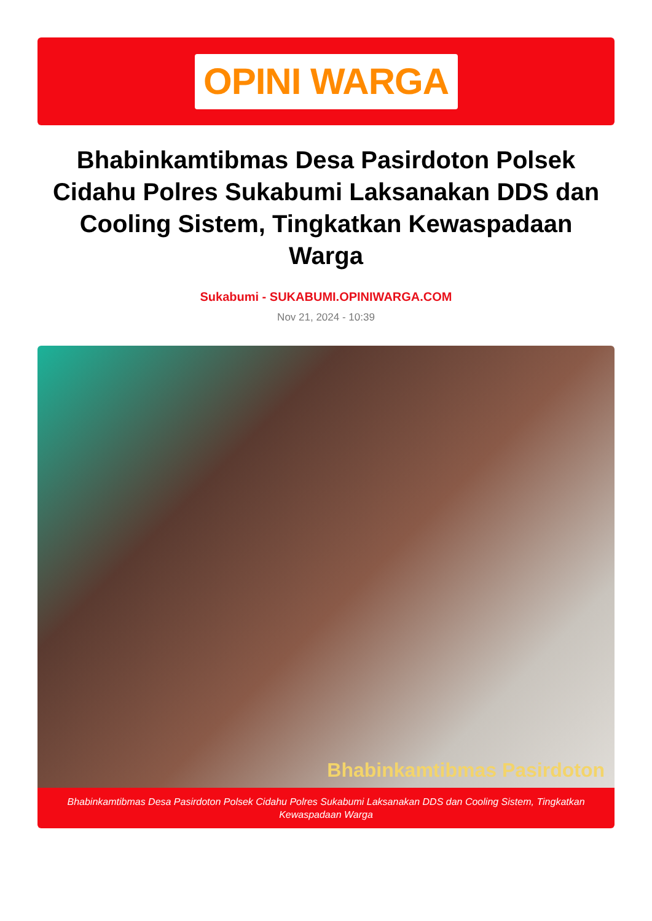OPINI WARGA
Bhabinkamtibmas Desa Pasirdoton Polsek Cidahu Polres Sukabumi Laksanakan DDS dan Cooling Sistem, Tingkatkan Kewaspadaan Warga
Sukabumi - SUKABUMI.OPINIWARGA.COM
Nov 21, 2024 - 10:39
Bhabinkamtibmas Pasirdoton
Bhabinkamtibmas Desa Pasirdoton Polsek Cidahu Polres Sukabumi Laksanakan DDS dan Cooling Sistem, Tingkatkan Kewaspadaan Warga